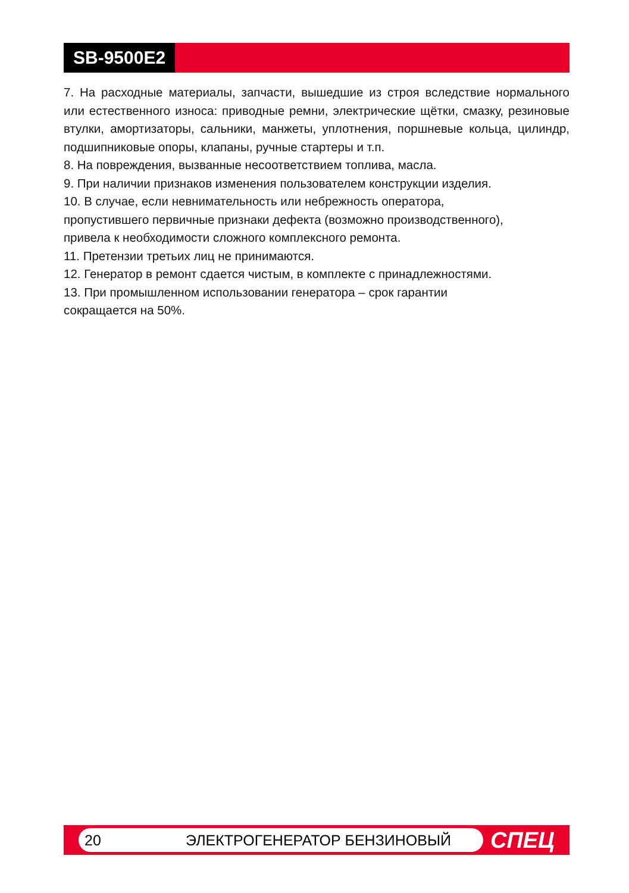SB-9500E2
7. На расходные материалы, запчасти, вышедшие из строя вследствие нормального или естественного износа: приводные ремни, электрические щётки, смазку, резиновые втулки, амортизаторы, сальники, манжеты, уплотнения, поршневые кольца, цилиндр, подшипниковые опоры, клапаны, ручные стартеры и т.п.
8. На повреждения, вызванные несоответствием топлива, масла.
9. При наличии признаков изменения пользователем конструкции изделия.
10. В случае, если невнимательность или небрежность оператора,
пропустившего первичные признаки дефекта (возможно производственного),
привела к необходимости сложного комплексного ремонта.
11. Претензии третьих лиц не принимаются.
12. Генератор в ремонт сдается чистым, в комплекте с принадлежностями.
13. При промышленном использовании генератора – срок гарантии
сокращается на 50%.
20 ЭЛЕКТРОГЕНЕРАТОР БЕНЗИНОВЫЙ
СПЕЦ